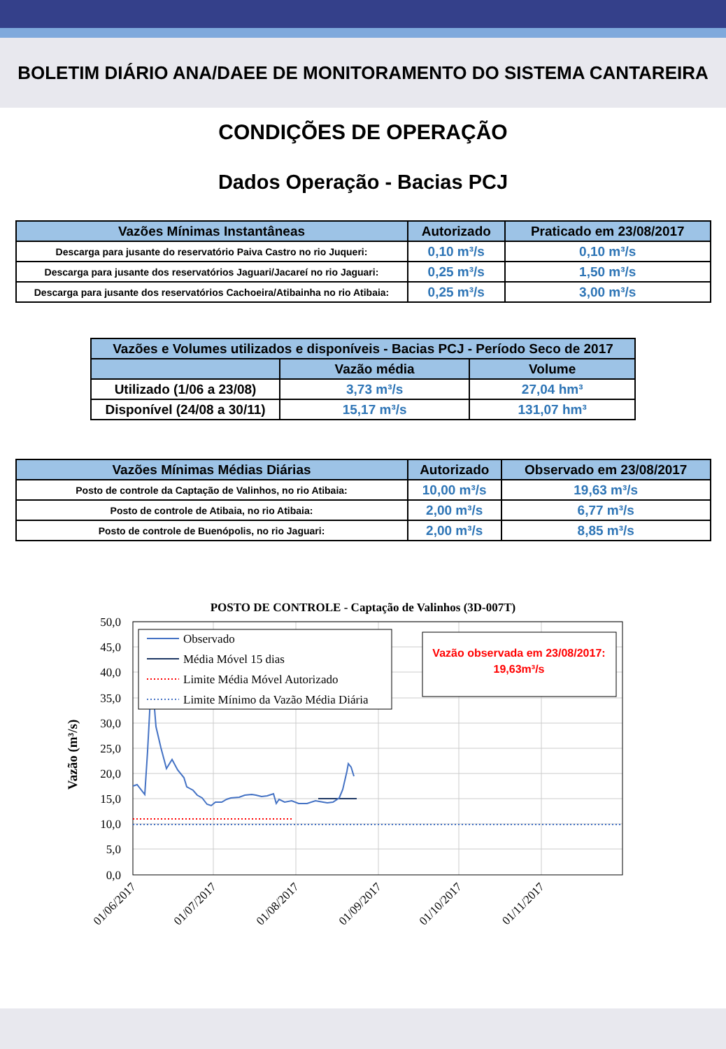BOLETIM DIÁRIO ANA/DAEE DE MONITORAMENTO DO SISTEMA CANTAREIRA
CONDIÇÕES DE OPERAÇÃO
Dados Operação - Bacias PCJ
| Vazões Mínimas Instantâneas | Autorizado | Praticado em 23/08/2017 |
| --- | --- | --- |
| Descarga para jusante do reservatório Paiva Castro no rio Juqueri: | 0,10 m³/s | 0,10 m³/s |
| Descarga para jusante dos reservatórios Jaguari/Jacareí no rio Jaguari: | 0,25 m³/s | 1,50 m³/s |
| Descarga para jusante dos reservatórios Cachoeira/Atibainha no rio Atibaia: | 0,25 m³/s | 3,00 m³/s |
| Vazões e Volumes utilizados e disponíveis - Bacias PCJ - Período Seco de 2017 | | |
| --- | --- | --- |
| | Vazão média | Volume |
| Utilizado (1/06 a 23/08) | 3,73 m³/s | 27,04 hm³ |
| Disponível (24/08 a 30/11) | 15,17 m³/s | 131,07 hm³ |
| Vazões Mínimas Médias Diárias | Autorizado | Observado em 23/08/2017 |
| --- | --- | --- |
| Posto de controle da Captação de Valinhos, no rio Atibaia: | 10,00 m³/s | 19,63 m³/s |
| Posto de controle de Atibaia, no rio Atibaia: | 2,00 m³/s | 6,77 m³/s |
| Posto de controle de Buenópolis, no rio Jaguari: | 2,00 m³/s | 8,85 m³/s |
POSTO DE CONTROLE - Captação de Valinhos (3D-007T)
50,0
45,0
40,0
35,0
30,0
25,0
20,0
15,0
10,0
5,0
0,0
Vazão (m³/s)
Observado
Média Móvel 15 dias
Limite Média Móvel Autorizado
Limite Mínimo da Vazão Média Diária
Vazão observada em 23/08/2017:
19,63m³/s
01/06/2017
01/07/2017
01/08/2017
01/09/2017
01/10/2017
01/11/2017